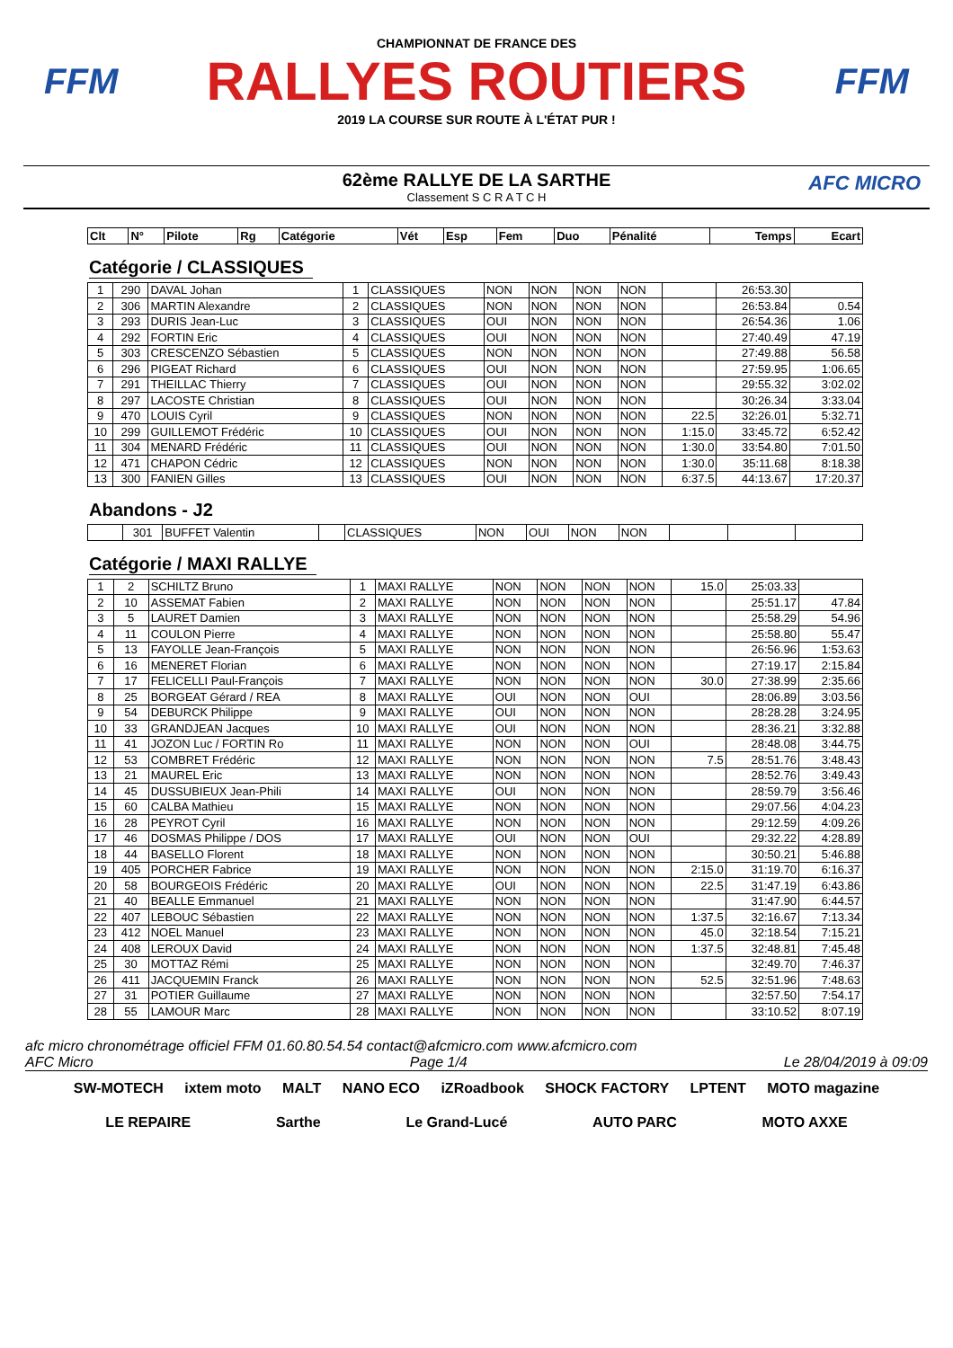FFM
CHAMPIONNAT DE FRANCE DES
RALLYES ROUTIERS
2019 LA COURSE SUR ROUTE À L'ÉTAT PUR !
FFM
62ème RALLYE DE LA SARTHE
Classement S C R A T C H
AFC MICRO
| Clt | N° | Pilote | Rg | Catégorie | Vét | Esp | Fem | Duo | Pénalité | Temps | Ecart |
| --- | --- | --- | --- | --- | --- | --- | --- | --- | --- | --- | --- |
Catégorie / CLASSIQUES
| 1 | 290 | DAVAL Johan | 1 | CLASSIQUES | NON | NON | NON | NON | | 26:53.30 | |
| 2 | 306 | MARTIN Alexandre | 2 | CLASSIQUES | NON | NON | NON | NON | | 26:53.84 | 0.54 |
| 3 | 293 | DURIS Jean-Luc | 3 | CLASSIQUES | OUI | NON | NON | NON | | 26:54.36 | 1.06 |
| 4 | 292 | FORTIN Eric | 4 | CLASSIQUES | OUI | NON | NON | NON | | 27:40.49 | 47.19 |
| 5 | 303 | CRESCENZO Sébastien | 5 | CLASSIQUES | NON | NON | NON | NON | | 27:49.88 | 56.58 |
| 6 | 296 | PIGEAT Richard | 6 | CLASSIQUES | OUI | NON | NON | NON | | 27:59.95 | 1:06.65 |
| 7 | 291 | THEILLAC Thierry | 7 | CLASSIQUES | OUI | NON | NON | NON | | 29:55.32 | 3:02.02 |
| 8 | 297 | LACOSTE Christian | 8 | CLASSIQUES | OUI | NON | NON | NON | | 30:26.34 | 3:33.04 |
| 9 | 470 | LOUIS Cyril | 9 | CLASSIQUES | NON | NON | NON | NON | 22.5 | 32:26.01 | 5:32.71 |
| 10 | 299 | GUILLEMOT Frédéric | 10 | CLASSIQUES | OUI | NON | NON | NON | 1:15.0 | 33:45.72 | 6:52.42 |
| 11 | 304 | MENARD Frédéric | 11 | CLASSIQUES | OUI | NON | NON | NON | 1:30.0 | 33:54.80 | 7:01.50 |
| 12 | 471 | CHAPON Cédric | 12 | CLASSIQUES | NON | NON | NON | NON | 1:30.0 | 35:11.68 | 8:18.38 |
| 13 | 300 | FANIEN Gilles | 13 | CLASSIQUES | OUI | NON | NON | NON | 6:37.5 | 44:13.67 | 17:20.37 |
Abandons - J2
| | 301 | BUFFET Valentin | | CLASSIQUES | NON | OUI | NON | NON | | | |
Catégorie / MAXI RALLYE
| 1 | 2 | SCHILTZ Bruno | 1 | MAXI RALLYE | NON | NON | NON | NON | 15.0 | 25:03.33 | |
| 2 | 10 | ASSEMAT Fabien | 2 | MAXI RALLYE | NON | NON | NON | NON | | 25:51.17 | 47.84 |
| 3 | 5 | LAURET Damien | 3 | MAXI RALLYE | NON | NON | NON | NON | | 25:58.29 | 54.96 |
| 4 | 11 | COULON Pierre | 4 | MAXI RALLYE | NON | NON | NON | NON | | 25:58.80 | 55.47 |
| 5 | 13 | FAYOLLE Jean-François | 5 | MAXI RALLYE | NON | NON | NON | NON | | 26:56.96 | 1:53.63 |
| 6 | 16 | MENERET Florian | 6 | MAXI RALLYE | NON | NON | NON | NON | | 27:19.17 | 2:15.84 |
| 7 | 17 | FELICELLI Paul-François | 7 | MAXI RALLYE | NON | NON | NON | NON | 30.0 | 27:38.99 | 2:35.66 |
| 8 | 25 | BORGEAT Gérard / REA | 8 | MAXI RALLYE | OUI | NON | NON | OUI | | 28:06.89 | 3:03.56 |
| 9 | 54 | DEBURCK Philippe | 9 | MAXI RALLYE | OUI | NON | NON | NON | | 28:28.28 | 3:24.95 |
| 10 | 33 | GRANDJEAN Jacques | 10 | MAXI RALLYE | OUI | NON | NON | NON | | 28:36.21 | 3:32.88 |
| 11 | 41 | JOZON Luc / FORTIN Ro | 11 | MAXI RALLYE | NON | NON | NON | OUI | | 28:48.08 | 3:44.75 |
| 12 | 53 | COMBRET Frédéric | 12 | MAXI RALLYE | NON | NON | NON | NON | 7.5 | 28:51.76 | 3:48.43 |
| 13 | 21 | MAUREL Eric | 13 | MAXI RALLYE | NON | NON | NON | NON | | 28:52.76 | 3:49.43 |
| 14 | 45 | DUSSUBIEUX Jean-Phili | 14 | MAXI RALLYE | OUI | NON | NON | NON | | 28:59.79 | 3:56.46 |
| 15 | 60 | CALBA Mathieu | 15 | MAXI RALLYE | NON | NON | NON | NON | | 29:07.56 | 4:04.23 |
| 16 | 28 | PEYROT Cyril | 16 | MAXI RALLYE | NON | NON | NON | NON | | 29:12.59 | 4:09.26 |
| 17 | 46 | DOSMAS Philippe / DOS | 17 | MAXI RALLYE | OUI | NON | NON | OUI | | 29:32.22 | 4:28.89 |
| 18 | 44 | BASELLO Florent | 18 | MAXI RALLYE | NON | NON | NON | NON | | 30:50.21 | 5:46.88 |
| 19 | 405 | PORCHER Fabrice | 19 | MAXI RALLYE | NON | NON | NON | NON | 2:15.0 | 31:19.70 | 6:16.37 |
| 20 | 58 | BOURGEOIS Frédéric | 20 | MAXI RALLYE | OUI | NON | NON | NON | 22.5 | 31:47.19 | 6:43.86 |
| 21 | 40 | BEALLE Emmanuel | 21 | MAXI RALLYE | NON | NON | NON | NON | | 31:47.90 | 6:44.57 |
| 22 | 407 | LEBOUC Sébastien | 22 | MAXI RALLYE | NON | NON | NON | NON | 1:37.5 | 32:16.67 | 7:13.34 |
| 23 | 412 | NOEL Manuel | 23 | MAXI RALLYE | NON | NON | NON | NON | 45.0 | 32:18.54 | 7:15.21 |
| 24 | 408 | LEROUX David | 24 | MAXI RALLYE | NON | NON | NON | NON | 1:37.5 | 32:48.81 | 7:45.48 |
| 25 | 30 | MOTTAZ Rémi | 25 | MAXI RALLYE | NON | NON | NON | NON | | 32:49.70 | 7:46.37 |
| 26 | 411 | JACQUEMIN Franck | 26 | MAXI RALLYE | NON | NON | NON | NON | 52.5 | 32:51.96 | 7:48.63 |
| 27 | 31 | POTIER Guillaume | 27 | MAXI RALLYE | NON | NON | NON | NON | | 32:57.50 | 7:54.17 |
| 28 | 55 | LAMOUR Marc | 28 | MAXI RALLYE | NON | NON | NON | NON | | 33:10.52 | 8:07.19 |
afc micro chronométrage officiel FFM 01.60.80.54.54 contact@afcmicro.com www.afcmicro.com
AFC Micro Page 1/4 Le 28/04/2019 à 09:09
SW-MOTECH ixtem moto MALT NANO ECO iZRoadbook SHOCK FACTORY LPTENT MOTO magazine LE REPAIRE Sarthe Le Grand-Lucé AUTO PARC MOTO AXXE